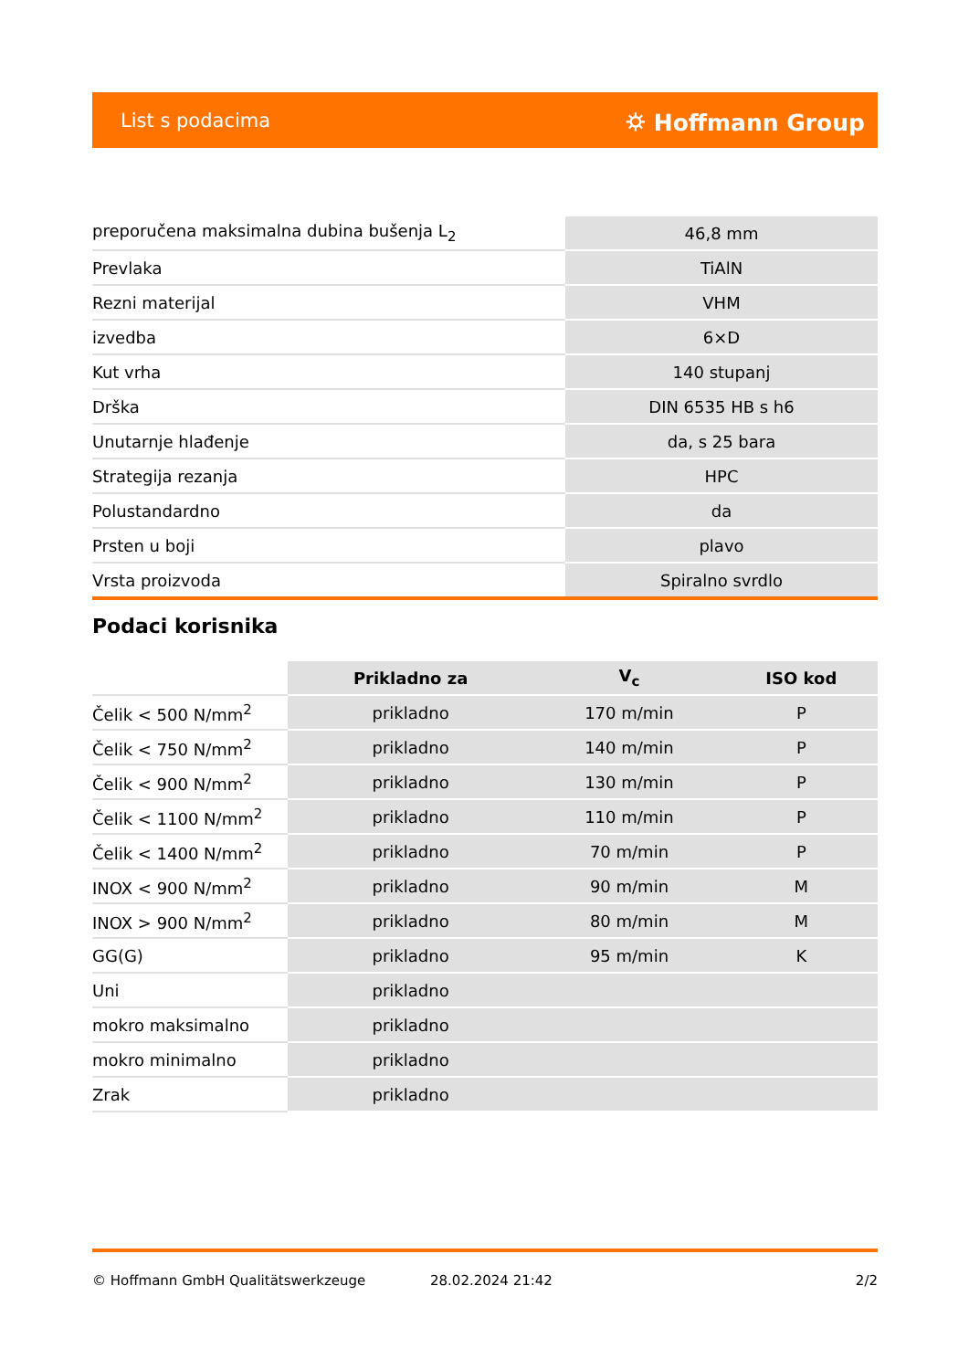List s podacima ⛭ Hoffmann Group
| preporučena maksimalna dubina bušenja L<sub>2</sub> | 46,8 mm |
| Prevlaka | TiAlN |
| Rezni materijal | VHM |
| izvedba | 6×D |
| Kut vrha | 140 stupanj |
| Drška | DIN 6535 HB s h6 |
| Unutarnje hlađenje | da, s 25 bara |
| Strategija rezanja | HPC |
| Polustandardno | da |
| Prsten u boji | plavo |
| Vrsta proizvoda | Spiralno svrdlo |
Podaci korisnika
| | Prikladno za | V<sub>c</sub> | ISO kod |
| Čelik < 500 N/mm<sup>2</sup> | prikladno | 170 m/min | P |
| Čelik < 750 N/mm<sup>2</sup> | prikladno | 140 m/min | P |
| Čelik < 900 N/mm<sup>2</sup> | prikladno | 130 m/min | P |
| Čelik < 1100 N/mm<sup>2</sup> | prikladno | 110 m/min | P |
| Čelik < 1400 N/mm<sup>2</sup> | prikladno | 70 m/min | P |
| INOX < 900 N/mm<sup>2</sup> | prikladno | 90 m/min | M |
| INOX > 900 N/mm<sup>2</sup> | prikladno | 80 m/min | M |
| GG(G) | prikladno | 95 m/min | K |
| Uni | prikladno | | |
| mokro maksimalno | prikladno | | |
| mokro minimalno | prikladno | | |
| Zrak | prikladno | | |
© Hoffmann GmbH Qualitätswerkzeuge 28.02.2024 21:42 2/2